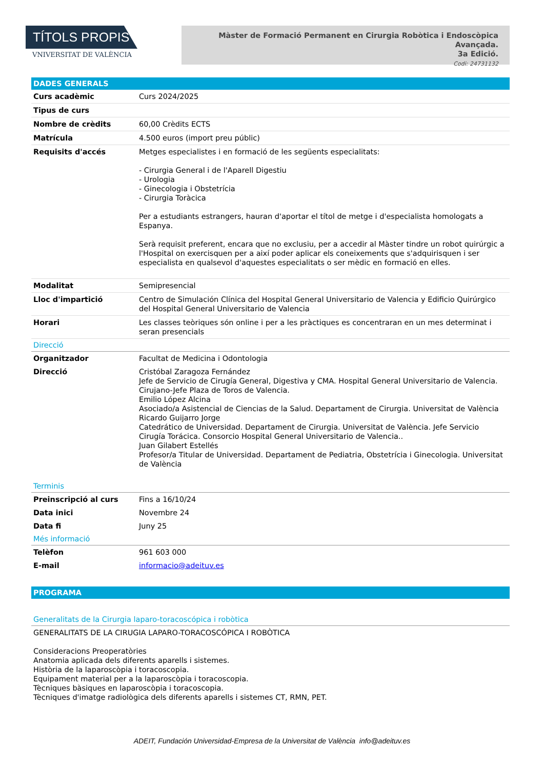TÍTOLS PROPIS
VNIVERSITAT DE VALÈNCIA
Màster de Formació Permanent en Cirurgia Robòtica i Endoscòpica Avançada.
3a Edició.
Codi: 24731132
DADES GENERALS
| Curs acadèmic | Curs 2024/2025 |
| Tipus de curs | |
| Nombre de crèdits | 60,00 Crèdits ECTS |
| Matrícula | 4.500 euros (import preu públic) |
| Requisits d'accés | Metges especialistes i en formació de les següents especialitats: - Cirurgia General i de l'Aparell Digestiu - Urologia - Ginecologia i Obstetrícia - Cirurgia Toràcica Per a estudiants estrangers, hauran d'aportar el títol de metge i d'especialista homologats a Espanya. Serà requisit preferent, encara que no exclusiu, per a accedir al Màster tindre un robot quirúrgic a l'Hospital on exercisquen per a així poder aplicar els coneixements que s'adquirisquen i ser especialista en qualsevol d'aquestes especialitats o ser mèdic en formació en elles. |
| Modalitat | Semipresencial |
| Lloc d'impartició | Centro de Simulación Clínica del Hospital General Universitario de Valencia y Edificio Quirúrgico del Hospital General Universitario de Valencia |
| Horari | Les classes teòriques són online i per a les pràctiques es concentraran en un mes determinat i seran presencials |
Direcció
| Organitzador | Facultat de Medicina i Odontologia |
| Direcció | Cristóbal Zaragoza Fernández Jefe de Servicio de Cirugía General, Digestiva y CMA. Hospital General Universitario de Valencia. Cirujano-Jefe Plaza de Toros de Valencia. Emilio López Alcina Asociado/a Asistencial de Ciencias de la Salud. Departament de Cirurgia. Universitat de València Ricardo Guijarro Jorge Catedrático de Universidad. Departament de Cirurgia. Universitat de València. Jefe Servicio Cirugía Torácica. Consorcio Hospital General Universitario de Valencia.. Juan Gilabert Estellés Profesor/a Titular de Universidad. Departament de Pediatria, Obstetrícia i Ginecologia. Universitat de València |
Terminis
| Preinscripció al curs | Fins a 16/10/24 |
| Data inici | Novembre 24 |
| Data fi | Juny 25 |
Més informació
| Telèfon | 961 603 000 |
| E-mail | informacio@adeituv.es |
PROGRAMA
Generalitats de la Cirurgia laparo-toracoscópica i robòtica
GENERALITATS DE LA CIRUGIA LAPARO-TORACOSCÓPICA I ROBÒTICA
Consideracions Preoperatòries
Anatomia aplicada dels diferents aparells i sistemes.
Història de la laparoscòpia i toracoscopia.
Equipament material per a la laparoscòpia i toracoscopia.
Tècniques bàsiques en laparoscòpia i toracoscopia.
Tècniques d'imatge radiològica dels diferents aparells i sistemes CT, RMN, PET.
ADEIT, Fundación Universidad-Empresa de la Universitat de València info@adeituv.es